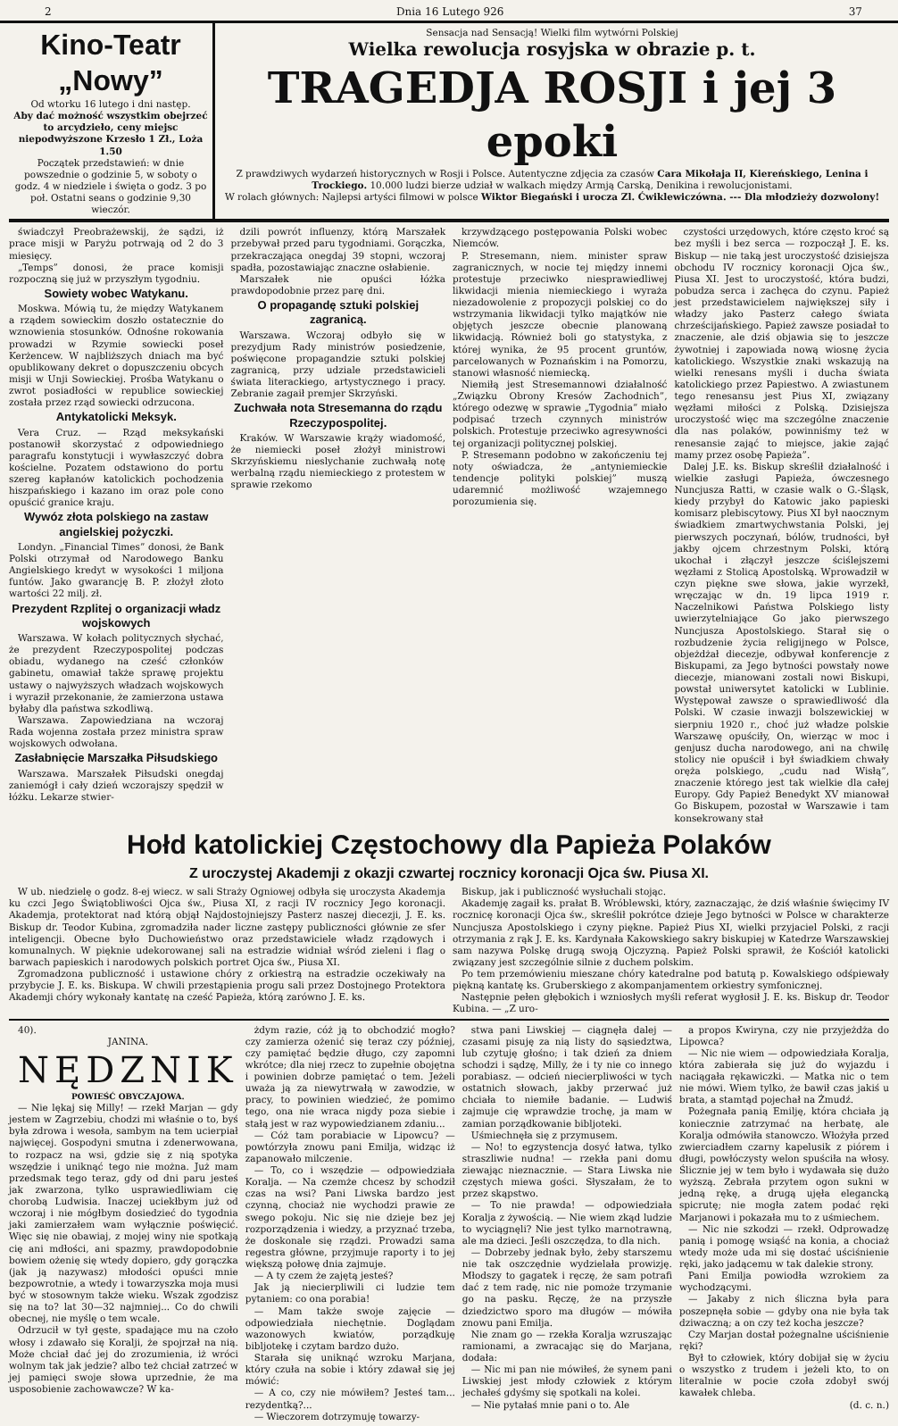2 Dnia 16 Lutego 926 37
Kino-Teatr „Nowy”
Od wtorku 16 lutego i dni następ.
Aby dać możność wszystkim obejrzeć to arcydzieło, ceny miejsc niepodwyższone Krzesło 1 Zł., Loża 1.50
Początek przedstawień: w dnie powszednie o godzinie 5, w soboty o godz. 4 w niedziele i święta o godz. 3 po poł. Ostatni seans o godzinie 9,30 wieczór.
Sensacja nad Sensacją! Wielki film wytwórni Polskiej
Wielka rewolucja rosyjska w obrazie p. t.
TRAGEDJA ROSJI i jej 3 epoki
Z prawdziwych wydarzeń historycznych w Rosji i Polsce. Autentyczne zdjęcia za czasów Cara Mikołaja II, Kiereńskiego, Lenina i Trockiego. 10.000 ludzi bierze udział w walkach między Armją Carską, Denikina i rewolucjonistami.
W rolach głównych: Najlepsi artyści filmowi w polsce Wiktor Biegański i urocza Zl. Ćwiklewiczówna. --- Dla młodzieży dozwolony!
świadczył Preobrażewskij, że sądzi, iż prace misji w Paryżu potrwają od 2 do 3 miesięcy.
„Temps” donosi, że prace komisji rozpoczną się już w przyszłym tygodniu.
Sowiety wobec Watykanu.
Moskwa. Mówią tu, że między Watykanem a rządem sowieckim doszło ostatecznie do wznowienia stosunków. Odnośne rokowania prowadzi w Rzymie sowiecki poseł Kerżencew. W najbliższych dniach ma być opublikowany dekret o dopuszczeniu obcych misji w Unji Sowieckiej. Prośba Watykanu o zwrot posiadłości w republice sowieckiej została przez rząd sowiecki odrzucona.
Antykatolicki Meksyk.
Vera Cruz. — Rząd meksykański postanowił skorzystać z odpowiedniego paragrafu konstytucji i wywłaszczyć dobra kościelne. Pozatem odstawiono do portu szereg kapłanów katolickich pochodzenia hiszpańskiego i kazano im oraz pole cono opuścić granice kraju.
Wywóz złota polskiego na zastaw angielskiej pożyczki.
Londyn. „Financial Times” donosi, że Bank Polski otrzymał od Narodowego Banku Angielskiego kredyt w wysokości 1 miljona funtów. Jako gwarancję B. P. złożył złoto wartości 22 milj. zł.
Prezydent Rzplitej o organizacji władz wojskowych
Warszawa. W kołach politycznych słychać, że prezydent Rzeczypospolitej podczas obiadu, wydanego na cześć członków gabinetu, omawiał także sprawę projektu ustawy o najwyższych władzach wojskowych i wyraził przekonanie, że zamierzona ustawa byłaby dla państwa szkodliwą.
Warszawa. Zapowiedziana na wczoraj Rada wojenna została przez ministra spraw wojskowych odwołana.
Zasłabnięcie Marszałka Piłsudskiego
Warszawa. Marszałek Piłsudski onegdaj zaniemógł i cały dzień wczorajszy spędził w łóżku. Lekarze stwier-
dzili powrót influenzy, którą Marszałek przebywał przed paru tygodniami. Gorączka, przekraczająca onegdaj 39 stopni, wczoraj spadła, pozostawiając znaczne osłabienie.
Marszałek nie opuści łóżka prawdopodobnie przez parę dni.
O propagandę sztuki polskiej zagranicą.
Warszawa. Wczoraj odbyło się w prezydjum Rady ministrów posiedzenie, poświęcone propagandzie sztuki polskiej zagranicą, przy udziale przedstawicieli świata literackiego, artystycznego i pracy. Zebranie zagaił premjer Skrzyński.
Zuchwała nota Stresemanna do rządu Rzeczypospolitej.
Kraków. W Warszawie krąży wiadomość, że niemiecki poseł złożył ministrowi Skrzyńskiemu nieslychanie zuchwałą notę werbalną rządu niemieckiego z protestem w sprawie rzekomo
krzywdzącego postępowania Polski wobec Niemców.
P. Stresemann, niem. minister spraw zagranicznych, w nocie tej między innemi protestuje przeciwko niesprawiedliwej likwidacji mienia niemieckiego i wyraża niezadowolenie z propozycji polskiej co do wstrzymania likwidacji tylko majątków nie objętych jeszcze obecnie planowaną likwidacją. Również boli go statystyka, z której wynika, że 95 procent gruntów, parcelowanych w Poznańskim i na Pomorzu, stanowi własność niemiecką.
Niemiłą jest Stresemannowi działalność „Związku Obrony Kresów Zachodnich”, którego odezwę w sprawie „Tygodnia” miało podpisać trzech czynnych ministrów polskich. Protestuje przeciwko agresywności tej organizacji politycznej polskiej.
P. Stresemann podobno w zakończeniu tej noty oświadcza, że „antyniemieckie tendencje polityki polskiej” muszą udaremnić możliwość wzajemnego porozumienia się.
czystości urzędowych, które często kroć są bez myśli i bez serca — rozpoczął J. E. ks. Biskup — nie taką jest uroczystość dzisiejsza obchodu IV rocznicy koronacji Ojca św., Piusa XI. Jest to uroczystość, która budzi, pobudza serca i zachęca do czynu. Papież jest przedstawicielem największej siły i władzy jako Pasterz całego świata chrześcijańskiego. Papież zawsze posiadał to znaczenie, ale dziś objawia się to jeszcze żywotniej i zapowiada nową wiosnę życia katolickiego. Wszystkie znaki wskazują na wielki renesans myśli i ducha świata katolickiego przez Papiestwo. A zwiastunem tego renesansu jest Pius XI, związany węzłami miłości z Polską. Dzisiejsza uroczystość więc ma szczególne znaczenie dla nas polaków, powinniśmy też w renesansie zająć to miejsce, jakie zająć mamy przez osobę Papieża”.
Dalej J.E. ks. Biskup skreślił działalność i wielkie zasługi Papieża, ówczesnego Nuncjusza Ratti, w czasie walk o G.-Śląsk, kiedy przybył do Katowic jako papieski komisarz plebiscytowy. Pius XI był naocznym świadkiem zmartwychwstania Polski, jej pierwszych poczynań, bólów, trudności, był jakby ojcem chrzestnym Polski, którą ukochał i złączył jeszcze ściślejszemi węzłami z Stolicą Apostolską. Wprowadził w czyn piękne swe słowa, jakie wyrzekł, wręczając w dn. 19 lipca 1919 r. Naczelnikowi Państwa Polskiego listy uwierzytelniające Go jako pierwszego Nuncjusza Apostolskiego. Starał się o rozbudzenie życia religijnego w Polsce, objeżdżał diecezje, odbywał konferencje z Biskupami, za Jego bytności powstały nowe diecezje, mianowani zostali nowi Biskupi, powstał uniwersytet katolicki w Lublinie. Występował zawsze o sprawiedliwość dla Polski. W czasie inwazji bolszewickiej w sierpniu 1920 r., choć już władze polskie Warszawę opuściły, On, wierząc w moc i genjusz ducha narodowego, ani na chwilę stolicy nie opuścił i był świadkiem chwały oręża polskiego, „cudu nad Wisłą”, znaczenie którego jest tak wielkie dla całej Europy. Gdy Papież Benedykt XV mianował Go Biskupem, pozostał w Warszawie i tam konsekrowany stał
Hołd katolickiej Częstochowy dla Papieża Polaków
Z uroczystej Akademji z okazji czwartej rocznicy koronacji Ojca św. Piusa XI.
W ub. niedzielę o godz. 8-ej wiecz. w sali Straży Ogniowej odbyła się uroczysta Akademja ku czci Jego Świątobliwości Ojca św., Piusa XI, z racji IV rocznicy Jego koronacji. Akademja, protektorat nad którą objął Najdostojniejszy Pasterz naszej diecezji, J. E. ks. Biskup dr. Teodor Kubina, zgromadziła nader liczne zastępy publiczności głównie ze sfer inteligencji. Obecne było Duchowieństwo oraz przedstawiciele władz rządowych i komunalnych. W pięknie udekorowanej sali na estradzie widniał wśród zieleni i flag o barwach papieskich i narodowych polskich portret Ojca św., Piusa XI.
Zgromadzona publiczność i ustawione chóry z orkiestrą na estradzie oczekiwały na przybycie J. E. ks. Biskupa. W chwili przestąpienia progu sali przez Dostojnego Protektora Akademji chóry wykonały kantatę na cześć Papieża, którą zarówno J. E. ks.
Biskup, jak i publiczność wysłuchali stojąc.
Akademję zagaił ks. prałat B. Wróblewski, który, zaznaczając, że dziś właśnie święcimy IV rocznicę koronacji Ojca św., skreślił pokrótce dzieje Jego bytności w Polsce w charakterze Nuncjusza Apostolskiego i czyny piękne. Papież Pius XI, wielki przyjaciel Polski, z racji otrzymania z rąk J. E. ks. Kardynała Kakowskiego sakry biskupiej w Katedrze Warszawskiej sam nazywa Polskę drugą swoją Ojczyzną. Papież Polski sprawił, że Kościół katolicki związany jest szczególnie silnie z duchem polskim.
Po tem przemówieniu mieszane chóry katedralne pod batutą p. Kowalskiego odśpiewały piękną kantatę ks. Gruberskiego z akompanjamentem orkiestry symfonicznej.
Następnie pełen głębokich i wzniosłych myśli referat wygłosił J. E. ks. Biskup dr. Teodor Kubina. — „Z uro-
40).
JANINA.
NĘDZNIK
POWIEŚĆ OBYCZAJOWA.
— Nie lękaj się Milly! — rzekł Marjan — gdy jestem w Zagrzebiu, chodzi mi właśnie o to, byś była zdrowa i wesoła, sambym na tem ucierpiał najwięcej. Gospodyni smutna i zdenerwowana, to rozpacz na wsi, gdzie się z nią spotyka wszędzie i uniknąć tego nie można. Już mam przedsmak tego teraz, gdy od dni paru jesteś jak zwarzona, tylko usprawiedliwiam cię chorobą Ludwisia. Inaczej uciekłbym już od wczoraj i nie mógłbym dosiedzieć do tygodnia jaki zamierzałem wam wyłącznie poświęcić. Więc się nie obawiaj, z mojej winy nie spotkają cię ani mdłości, ani spazmy, prawdopodobnie bowiem ożenię się wtedy dopiero, gdy gorączka (jak ją nazywasz) młodości opuści mnie bezpowrotnie, a wtedy i towarzyszka moja musi być w stosownym także wieku. Wszak zgodzisz się na to? lat 30—32 najmniej... Co do chwili obecnej, nie myślę o tem wcale.
Odrzucił w tył gęste, spadające mu na czoło włosy i zdawało się Koralji, że spojrzał na nią. Może chciał dać jej do zrozumienia, iż wróci wolnym tak jak jedzie? albo też chciał zatrzeć w jej pamięci swoje słowa uprzednie, że ma usposobienie zachowawcze? W ka-
żdym razie, cóż ją to obchodzić mogło? czy zamierza ożenić się teraz czy później, czy pamiętać będzie długo, czy zapomni wkrótce; dla niej rzecz to zupełnie obojętna i powinien dobrze pamiętać o tem. Jeżeli uważa ją za niewytrwałą w zawodzie, w pracy, to powinien wiedzieć, że pomimo tego, ona nie wraca nigdy poza siebie i stałą jest w raz wypowiedzianem zdaniu...
— Cóż tam porabiacie w Lipowcu? — powtórzyła znowu pani Emilja, widząc iż zapanowało milczenie.
— To, co i wszędzie — odpowiedziała Koralja. — Na czemże chcesz by schodził czas na wsi? Pani Liwska bardzo jest czynną, chociaż nie wychodzi prawie ze swego pokoju. Nic się nie dzieje bez jej rozporządzenia i wiedzy, a przyznać trzeba, że doskonale się rządzi. Prowadzi sama regestra główne, przyjmuje raporty i to jej większą połowę dnia zajmuje.
— A ty czem że zajętą jesteś?
Jak ją niecierpliwili ci ludzie tem pytaniem: co ona porabia!
— Mam także swoje zajęcie — odpowiedziała niechętnie. Doglądam wazonowych kwiatów, porządkuję bibljotekę i czytam bardzo dużo.
Starała się uniknąć wzroku Marjana, który czuła na sobie i który zdawał się jej mówić:
— A co, czy nie mówiłem? Jesteś tam... rezydentką?...
— Wieczorem dotrzymuję towarzy-
stwa pani Liwskiej — ciągnęła dalej — czasami pisuję za nią listy do sąsiedztwa, lub czytuję głośno; i tak dzień za dniem schodzi i sądzę, Milly, że i ty nie co innego porabiasz. — odcień niecierpliwości w tych ostatnich słowach, jakby przerwać już chciała to niemiłe badanie. — Ludwiś zajmuje cię wprawdzie trochę, ja mam w zamian porządkowanie bibljoteki.
Uśmiechnęła się z przymusem.
— No! to egzystencja dosyć łatwa, tylko straszliwie nudna! — rzekła pani domu ziewając nieznacznie. — Stara Liwska nie częstych miewa gości. Słyszałam, że to przez skąpstwo.
— To nie prawda! — odpowiedziała Koralja z żywością. — Nie wiem zkąd ludzie to wyciągnęli? Nie jest tylko marnotrawną, ale ma dzieci. Jeśli oszczędza, to dla nich.
— Dobrzeby jednak było, żeby starszemu nie tak oszczędnie wydzielała prowizję. Młodszy to gagatek i ręczę, że sam potrafi dać z tem radę, nic nie pomoże trzymanie go na pasku. Ręczę, że na przyszłe dziedzictwo sporo ma długów — mówiła znowu pani Emilja.
Nie znam go — rzekła Koralja wzruszając ramionami, a zwracając się do Marjana, dodała:
— Nic mi pan nie mówiłeś, że synem pani Liwskiej jest młody człowiek z którym jechałeś gdyśmy się spotkali na kolei.
— Nie pytałaś mnie pani o to. Ale
a propos Kwiryna, czy nie przyjeżdża do Lipowca?
— Nic nie wiem — odpowiedziała Koralja, która zabierała się już do wyjazdu i naciągała rękawiczki. — Matka nic o tem nie mówi. Wiem tylko, że bawił czas jakiś u brata, a stamtąd pojechał na Żmudź.
Pożegnała panią Emilję, która chciała ją koniecznie zatrzymać na herbatę, ale Koralja odmówiła stanowczo. Włożyła przed zwierciadłem czarny kapelusik z piórem i długi, powłóczysty welon spuściła na włosy. Ślicznie jej w tem było i wydawała się dużo wyższą. Zebrała przytem ogon sukni w jedną rękę, a drugą ujęła elegancką spicrutę; nie mogła zatem podać ręki Marjanowi i pokazała mu to z uśmiechem.
— Nic nie szkodzi — rzekł. Odprowadzę panią i pomogę wsiąść na konia, a chociaż wtedy może uda mi się dostać uściśnienie ręki, jako jadącemu w tak dalekie strony.
Pani Emilja powiodła wzrokiem za wychodzącymi.
— Jakaby z nich śliczna była para poszepnęła sobie — gdyby ona nie była tak dziwaczną; a on czy też kocha jeszcze?
Czy Marjan dostał pożegnalne uściśnienie ręki?
Był to człowiek, który dobijał się w życiu o wszystko z trudem i jeżeli kto, to on literalnie w pocie czoła zdobył swój kawałek chleba.
(d. c. n.)